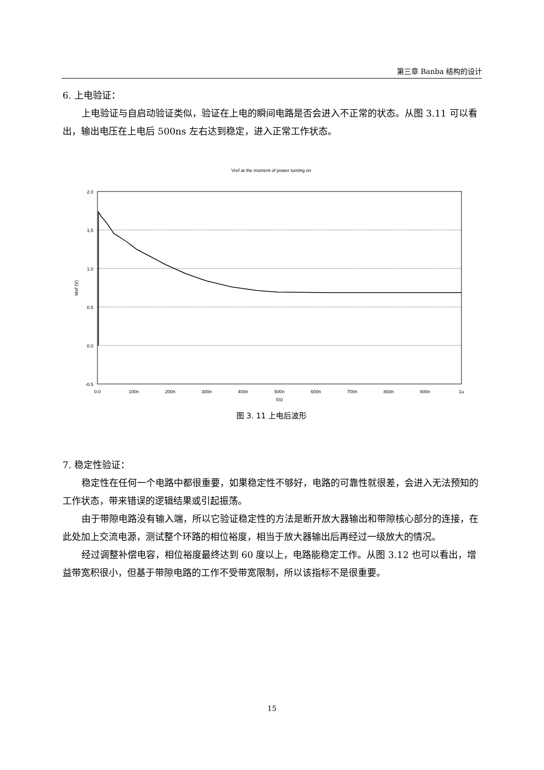第三章 Banba 结构的设计
6. 上电验证：
上电验证与自启动验证类似，验证在上电的瞬间电路是否会进入不正常的状态。从图 3.11 可以看出，输出电压在上电后 500ns 左右达到稳定，进入正常工作状态。
Vref at the moment of power turning on
2.0
1.5
1.0
0.5
0.0
-0.5
Vref (V)
0.0
100n
200n
300n
400n
500n
600n
700n
800n
900n
1u
t(s)
图 3. 11 上电后波形
7. 稳定性验证：
稳定性在任何一个电路中都很重要，如果稳定性不够好，电路的可靠性就很差，会进入无法预知的工作状态，带来错误的逻辑结果或引起振荡。
由于带隙电路没有输入端，所以它验证稳定性的方法是断开放大器输出和带隙核心部分的连接，在此处加上交流电源，测试整个环路的相位裕度，相当于放大器输出后再经过一级放大的情况。
经过调整补偿电容，相位裕度最终达到 60 度以上，电路能稳定工作。从图 3.12 也可以看出，增益带宽积很小，但基于带隙电路的工作不受带宽限制，所以该指标不是很重要。
15